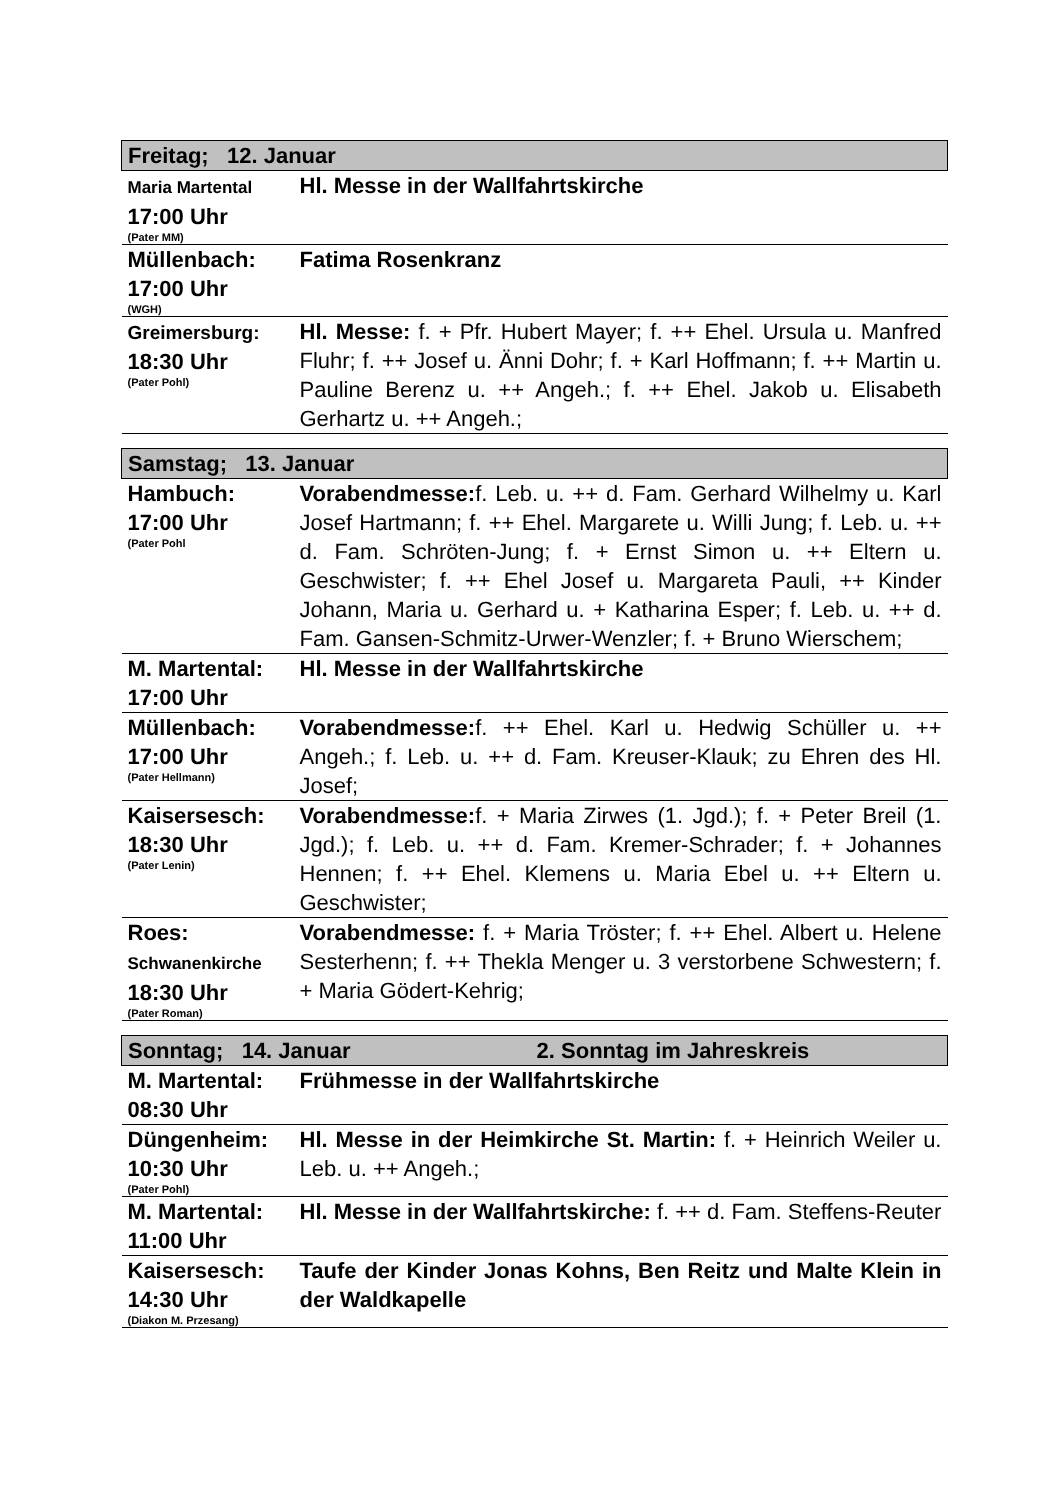| Freitag; 12. Januar | |
| Maria Martental 17:00 Uhr (Pater MM) | Hl. Messe in der Wallfahrtskirche |
| Müllenbach: 17:00 Uhr (WGH) | Fatima Rosenkranz |
| Greimersburg: 18:30 Uhr (Pater Pohl) | Hl. Messe: f. + Pfr. Hubert Mayer; f. ++ Ehel. Ursula u. Manfred Fluhr; f. ++ Josef u. Änni Dohr; f. + Karl Hoffmann; f. ++ Martin u. Pauline Berenz u. ++ Angeh.; f. ++ Ehel. Jakob u. Elisabeth Gerhartz u. ++ Angeh.; |
| Samstag; 13. Januar | |
| Hambuch: 17:00 Uhr (Pater Pohl | Vorabendmesse: f. Leb. u. ++ d. Fam. Gerhard Wilhelmy u. Karl Josef Hartmann; f. ++ Ehel. Margarete u. Willi Jung; f. Leb. u. ++ d. Fam. Schröten-Jung; f. + Ernst Simon u. ++ Eltern u. Geschwister; f. ++ Ehel Josef u. Margareta Pauli, ++ Kinder Johann, Maria u. Gerhard u. + Katharina Esper; f. Leb. u. ++ d. Fam. Gansen-Schmitz-Urwer-Wenzler; f. + Bruno Wierschem; |
| M. Martental: 17:00 Uhr | Hl. Messe in der Wallfahrtskirche |
| Müllenbach: 17:00 Uhr (Pater Hellmann) | Vorabendmesse: f. ++ Ehel. Karl u. Hedwig Schüller u. ++ Angeh.; f. Leb. u. ++ d. Fam. Kreuser-Klauk; zu Ehren des Hl. Josef; |
| Kaisersesch: 18:30 Uhr (Pater Lenin) | Vorabendmesse: f. + Maria Zirwes (1. Jgd.); f. + Peter Breil (1. Jgd.); f. Leb. u. ++ d. Fam. Kremer-Schrader; f. + Johannes Hennen; f. ++ Ehel. Klemens u. Maria Ebel u. ++ Eltern u. Geschwister; |
| Roes: Schwanenkirche 18:30 Uhr (Pater Roman) | Vorabendmesse: f. + Maria Tröster; f. ++ Ehel. Albert u. Helene Sesterhenn; f. ++ Thekla Menger u. 3 verstorbene Schwestern; f. + Maria Gödert-Kehrig; |
| Sonntag; 14. Januar 2. Sonntag im Jahreskreis | |
| M. Martental: 08:30 Uhr | Frühmesse in der Wallfahrtskirche |
| Düngenheim: 10:30 Uhr (Pater Pohl) | Hl. Messe in der Heimkirche St. Martin: f. + Heinrich Weiler u. Leb. u. ++ Angeh.; |
| M. Martental: 11:00 Uhr | Hl. Messe in der Wallfahrtskirche: f. ++ d. Fam. Steffens-Reuter |
| Kaisersesch: 14:30 Uhr (Diakon M. Przesang) | Taufe der Kinder Jonas Kohns, Ben Reitz und Malte Klein in der Waldkapelle |